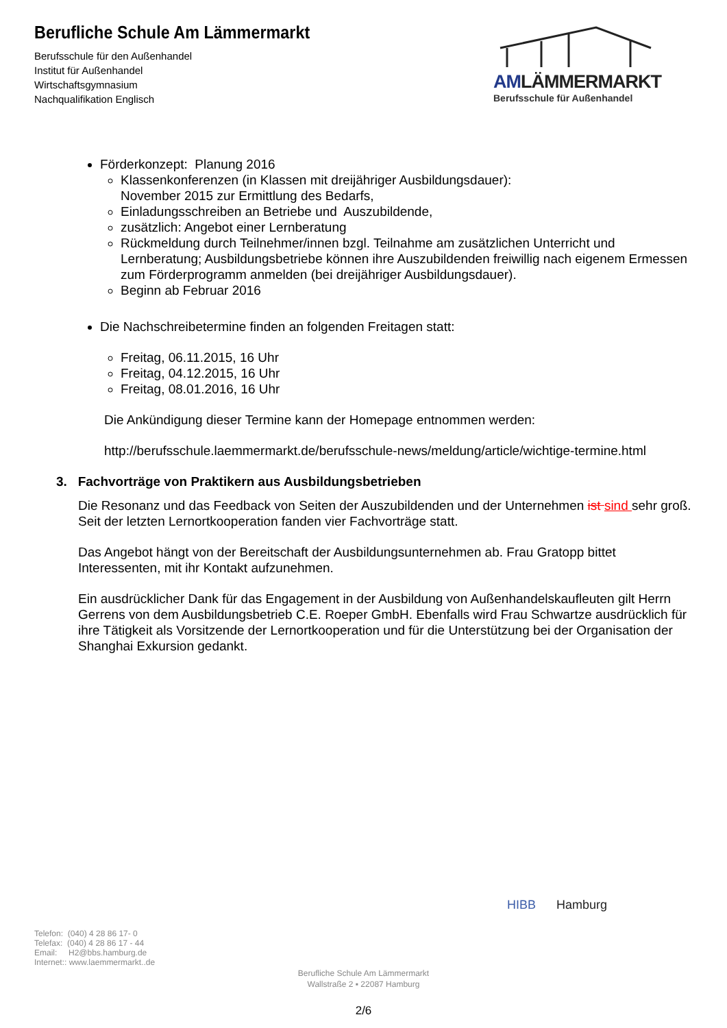Berufliche Schule Am Lämmermarkt
Berufsschule für den Außenhandel
Institut für Außenhandel
Wirtschaftsgymnasium
Nachqualifikation Englisch
AMLÄMMERMARKT
Berufsschule für Außenhandel
Förderkonzept: Planung 2016
Klassenkonferenzen (in Klassen mit dreijähriger Ausbildungsdauer):
November 2015 zur Ermittlung des Bedarfs,
Einladungsschreiben an Betriebe und Auszubildende,
zusätzlich: Angebot einer Lernberatung
Rückmeldung durch Teilnehmer/innen bzgl. Teilnahme am zusätzlichen Unterricht und Lernberatung; Ausbildungsbetriebe können ihre Auszubildenden freiwillig nach eigenem Ermessen zum Förderprogramm anmelden (bei dreijähriger Ausbildungsdauer).
Beginn ab Februar 2016
Die Nachschreibetermine finden an folgenden Freitagen statt:
Freitag, 06.11.2015, 16 Uhr
Freitag, 04.12.2015, 16 Uhr
Freitag, 08.01.2016, 16 Uhr
Die Ankündigung dieser Termine kann der Homepage entnommen werden:
http://berufsschule.laemmermarkt.de/berufsschule-news/meldung/article/wichtige-termine.html
3. Fachvorträge von Praktikern aus Ausbildungsbetrieben
Die Resonanz und das Feedback von Seiten der Auszubildenden und der Unternehmen ist sind sehr groß. Seit der letzten Lernortkooperation fanden vier Fachvorträge statt.
Das Angebot hängt von der Bereitschaft der Ausbildungsunternehmen ab. Frau Gratopp bittet Interessenten, mit ihr Kontakt aufzunehmen.
Ein ausdrücklicher Dank für das Engagement in der Ausbildung von Außenhandelskaufleuten gilt Herrn Gerrens von dem Ausbildungsbetrieb C.E. Roeper GmbH. Ebenfalls wird Frau Schwartze ausdrücklich für ihre Tätigkeit als Vorsitzende der Lernortkooperation und für die Unterstützung bei der Organisation der Shanghai Exkursion gedankt.
HIBB Hamburg
Telefon: (040) 4 28 86 17- 0
Telefax: (040) 4 28 86 17 - 44
Email: H2@bbs.hamburg.de
Internet:: www.laemmermarkt..de
Berufliche Schule Am Lämmermarkt
Wallstraße 2 ▪ 22087 Hamburg
2/6